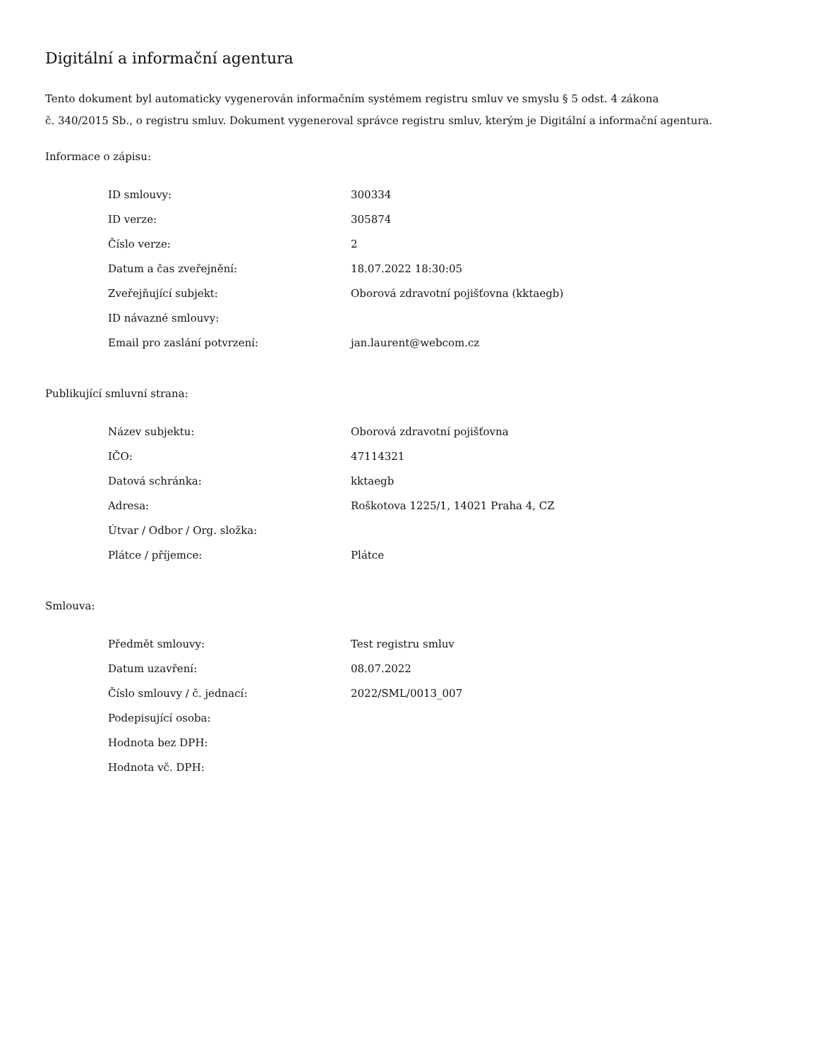Digitální a informační agentura
Tento dokument byl automaticky vygenerován informačním systémem registru smluv ve smyslu § 5 odst. 4 zákona
č. 340/2015 Sb., o registru smluv. Dokument vygeneroval správce registru smluv, kterým je Digitální a informační agentura.
Informace o zápisu:
| ID smlouvy: | 300334 |
| ID verze: | 305874 |
| Číslo verze: | 2 |
| Datum a čas zveřejnění: | 18.07.2022 18:30:05 |
| Zveřejňující subjekt: | Oborová zdravotní pojišťovna (kktaegb) |
| ID návazné smlouvy: | |
| Email pro zaslání potvrzení: | jan.laurent@webcom.cz |
Publikující smluvní strana:
| Název subjektu: | Oborová zdravotní pojišťovna |
| IČO: | 47114321 |
| Datová schránka: | kktaegb |
| Adresa: | Roškotova 1225/1, 14021 Praha 4, CZ |
| Útvar / Odbor / Org. složka: | |
| Plátce / příjemce: | Plátce |
Smlouva:
| Předmět smlouvy: | Test registru smluv |
| Datum uzavření: | 08.07.2022 |
| Číslo smlouvy / č. jednací: | 2022/SML/0013_007 |
| Podepisující osoba: | |
| Hodnota bez DPH: | |
| Hodnota vč. DPH: | |